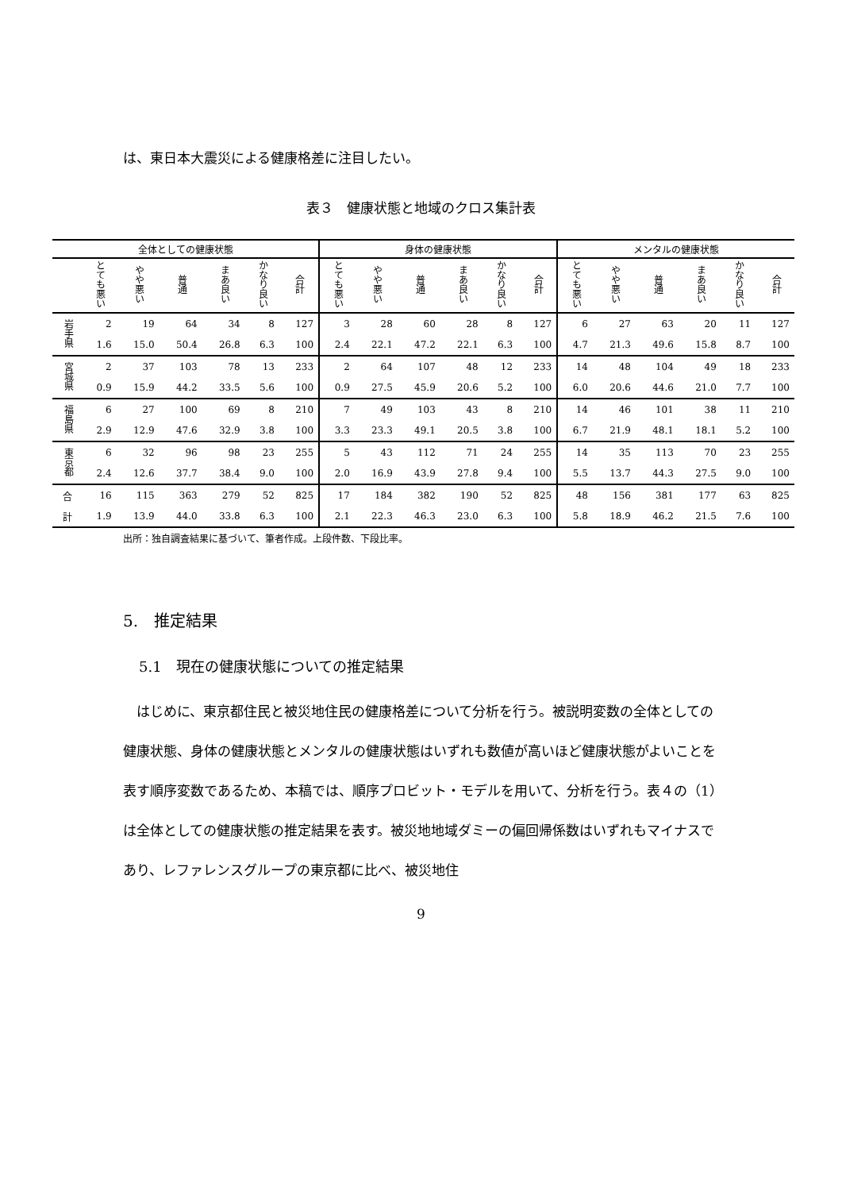は、東日本大震災による健康格差に注目したい。
表３　健康状態と地域のクロス集計表
| 全体としての健康状態 | | | | | | | 身体の健康状態 | | | | | | メンタルの健康状態 | | | | | |
| --- | --- | --- | --- | --- | --- | --- | --- | --- | --- | --- | --- | --- | --- | --- | --- | --- | --- | --- |
| | とても悪い | やや悪い | 普通 | まあ良い | かなり良い | 合計 | とても悪い | やや悪い | 普通 | まあ良い | かなり良い | 合計 | とても悪い | やや悪い | 普通 | まあ良い | かなり良い | 合計 |
| 岩手県 | 2 | 19 | 64 | 34 | 8 | 127 | 3 | 28 | 60 | 28 | 8 | 127 | 6 | 27 | 63 | 20 | 11 | 127 |
| | 1.6 | 15.0 | 50.4 | 26.8 | 6.3 | 100 | 2.4 | 22.1 | 47.2 | 22.1 | 6.3 | 100 | 4.7 | 21.3 | 49.6 | 15.8 | 8.7 | 100 |
| 宮城県 | 2 | 37 | 103 | 78 | 13 | 233 | 2 | 64 | 107 | 48 | 12 | 233 | 14 | 48 | 104 | 49 | 18 | 233 |
| | 0.9 | 15.9 | 44.2 | 33.5 | 5.6 | 100 | 0.9 | 27.5 | 45.9 | 20.6 | 5.2 | 100 | 6.0 | 20.6 | 44.6 | 21.0 | 7.7 | 100 |
| 福島県 | 6 | 27 | 100 | 69 | 8 | 210 | 7 | 49 | 103 | 43 | 8 | 210 | 14 | 46 | 101 | 38 | 11 | 210 |
| | 2.9 | 12.9 | 47.6 | 32.9 | 3.8 | 100 | 3.3 | 23.3 | 49.1 | 20.5 | 3.8 | 100 | 6.7 | 21.9 | 48.1 | 18.1 | 5.2 | 100 |
| 東京都 | 6 | 32 | 96 | 98 | 23 | 255 | 5 | 43 | 112 | 71 | 24 | 255 | 14 | 35 | 113 | 70 | 23 | 255 |
| | 2.4 | 12.6 | 37.7 | 38.4 | 9.0 | 100 | 2.0 | 16.9 | 43.9 | 27.8 | 9.4 | 100 | 5.5 | 13.7 | 44.3 | 27.5 | 9.0 | 100 |
| 合 | 16 | 115 | 363 | 279 | 52 | 825 | 17 | 184 | 382 | 190 | 52 | 825 | 48 | 156 | 381 | 177 | 63 | 825 |
| 計 | 1.9 | 13.9 | 44.0 | 33.8 | 6.3 | 100 | 2.1 | 22.3 | 46.3 | 23.0 | 6.3 | 100 | 5.8 | 18.9 | 46.2 | 21.5 | 7.6 | 100 |
出所：独自調査結果に基づいて、筆者作成。上段件数、下段比率。
5.　推定結果
5.1　現在の健康状態についての推定結果
　はじめに、東京都住民と被災地住民の健康格差について分析を行う。被説明変数の全体としての健康状態、身体の健康状態とメンタルの健康状態はいずれも数値が高いほど健康状態がよいことを表す順序変数であるため、本稿では、順序プロビット・モデルを用いて、分析を行う。表４の（1）は全体としての健康状態の推定結果を表す。被災地地域ダミーの偏回帰係数はいずれもマイナスであり、レファレンスグループの東京都に比べ、被災地住
9